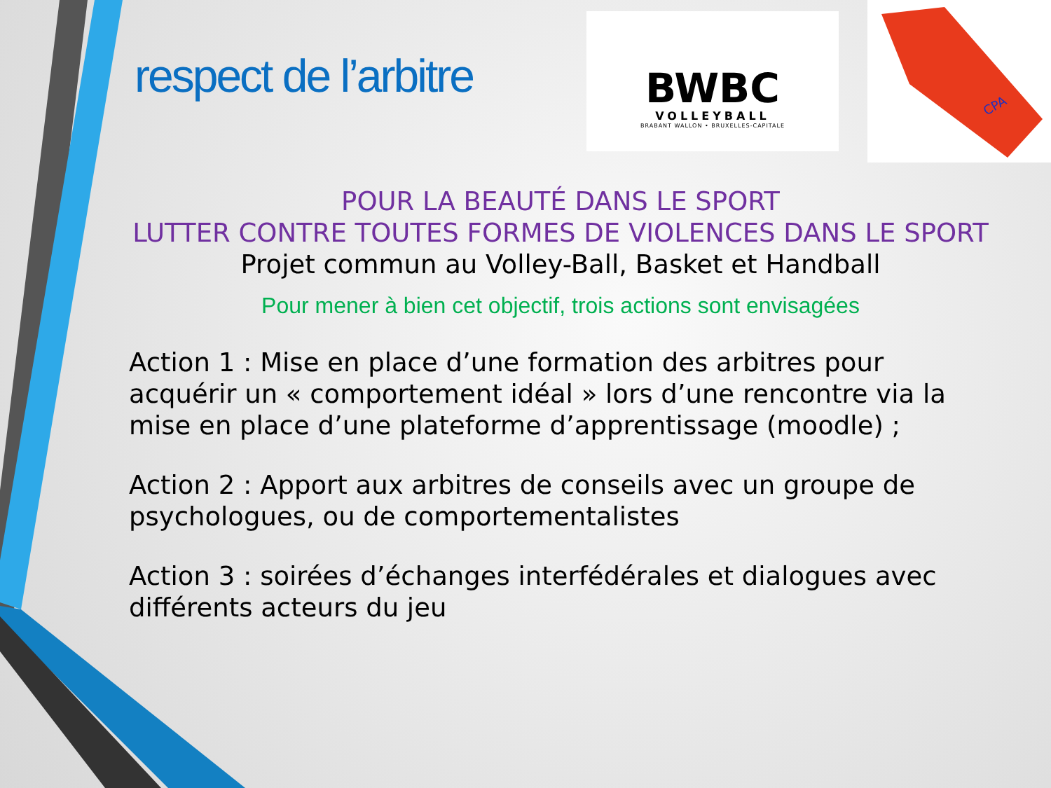respect de l’arbitre
BWBC
VOLLEYBALL
BRABANT WALLON • BRUXELLES-CAPITALE
CPA
POUR LA BEAUTÉ DANS LE SPORT
LUTTER CONTRE TOUTES FORMES DE VIOLENCES DANS LE SPORT
Projet commun au Volley-Ball, Basket et Handball
Pour mener à bien cet objectif, trois actions sont envisagées
Action 1 : Mise en place d’une formation des arbitres pour acquérir un « comportement idéal » lors d’une rencontre via la mise en place d’une plateforme d’apprentissage (moodle) ;
Action 2 : Apport aux arbitres de conseils avec un groupe de psychologues, ou de comportementalistes
Action 3 : soirées d’échanges interfédérales et dialogues avec différents acteurs du jeu